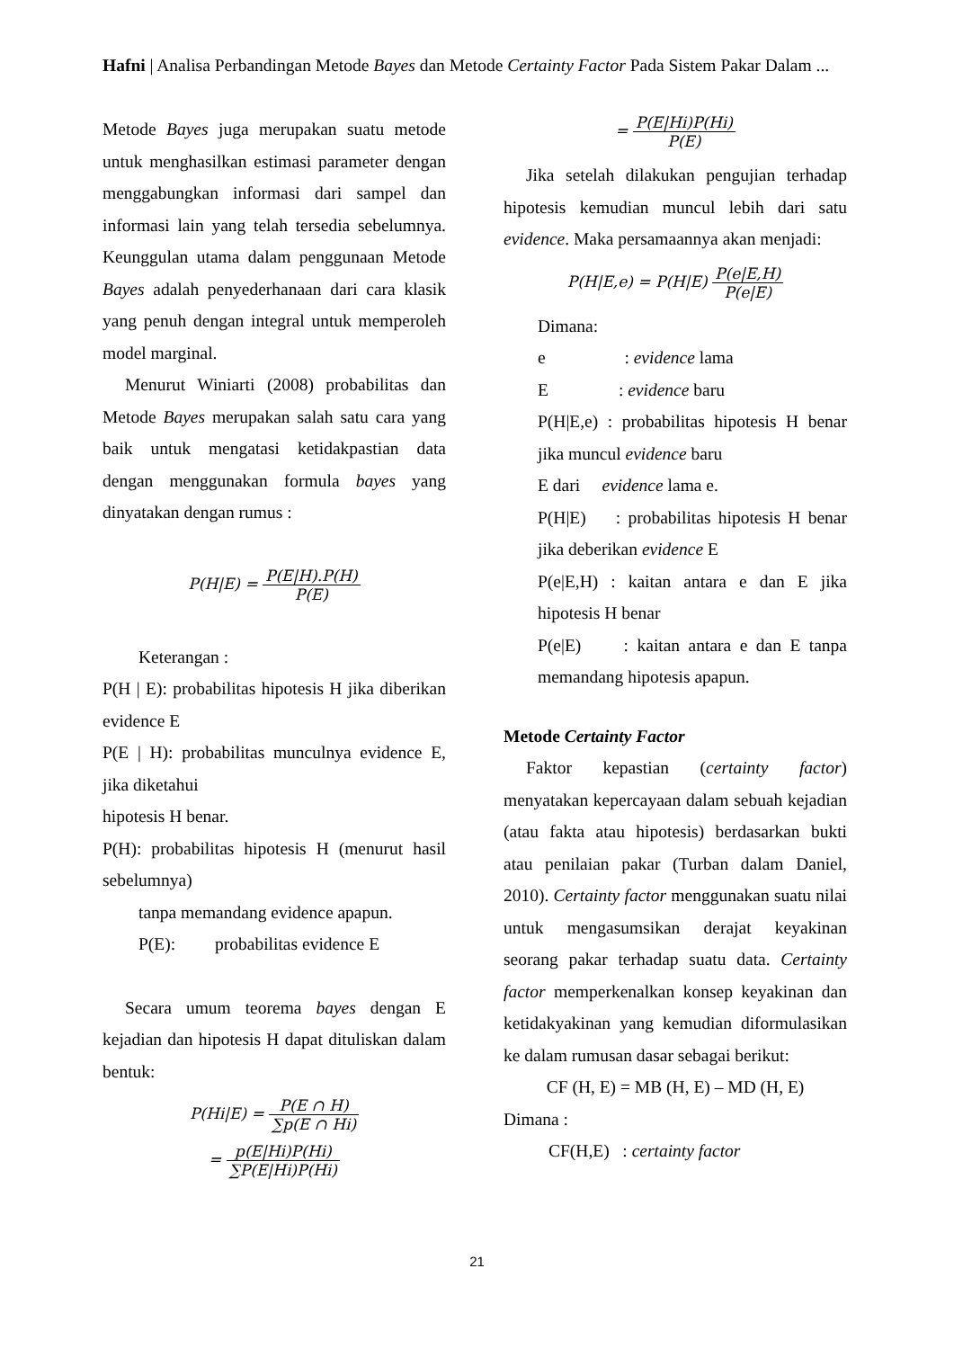Hafni | Analisa Perbandingan Metode Bayes dan Metode Certainty Factor Pada Sistem Pakar Dalam ...
Metode Bayes juga merupakan suatu metode untuk menghasilkan estimasi parameter dengan menggabungkan informasi dari sampel dan informasi lain yang telah tersedia sebelumnya. Keunggulan utama dalam penggunaan Metode Bayes adalah penyederhanaan dari cara klasik yang penuh dengan integral untuk memperoleh model marginal.
Menurut Winiarti (2008) probabilitas dan Metode Bayes merupakan salah satu cara yang baik untuk mengatasi ketidakpastian data dengan menggunakan formula bayes yang dinyatakan dengan rumus :
P(H|E) = P(E|H).P(H) P(E)
Keterangan :
P(H | E): probabilitas hipotesis H jika diberikan evidence E
P(E | H): probabilitas munculnya evidence E, jika diketahui
hipotesis H benar.
P(H): probabilitas hipotesis H (menurut hasil sebelumnya)
tanpa memandang evidence apapun.
P(E): probabilitas evidence E
Secara umum teorema bayes dengan E kejadian dan hipotesis H dapat dituliskan dalam bentuk:
P(Hi|E) = P(E ∩ H) ∑p(E ∩ Hi)
= p(E|Hi)P(Hi) ∑P(E|Hi)P(Hi)
= P(E|Hi)P(Hi) P(E)
Jika setelah dilakukan pengujian terhadap hipotesis kemudian muncul lebih dari satu evidence. Maka persamaannya akan menjadi:
P(H|E,e) = P(H|E) P(e|E,H) P(e|E)
Dimana:
e : evidence lama
E : evidence baru
P(H|E,e) : probabilitas hipotesis H benar jika muncul evidence baru
E dari evidence lama e.
P(H|E) : probabilitas hipotesis H benar jika deberikan evidence E
P(e|E,H) : kaitan antara e dan E jika hipotesis H benar
P(e|E) : kaitan antara e dan E tanpa memandang hipotesis apapun.
Metode Certainty Factor
Faktor kepastian (certainty factor) menyatakan kepercayaan dalam sebuah kejadian (atau fakta atau hipotesis) berdasarkan bukti atau penilaian pakar (Turban dalam Daniel, 2010). Certainty factor menggunakan suatu nilai untuk mengasumsikan derajat keyakinan seorang pakar terhadap suatu data. Certainty factor memperkenalkan konsep keyakinan dan ketidakyakinan yang kemudian diformulasikan ke dalam rumusan dasar sebagai berikut:
CF (H, E) = MB (H, E) – MD (H, E)
Dimana :
CF(H,E) : certainty factor
21